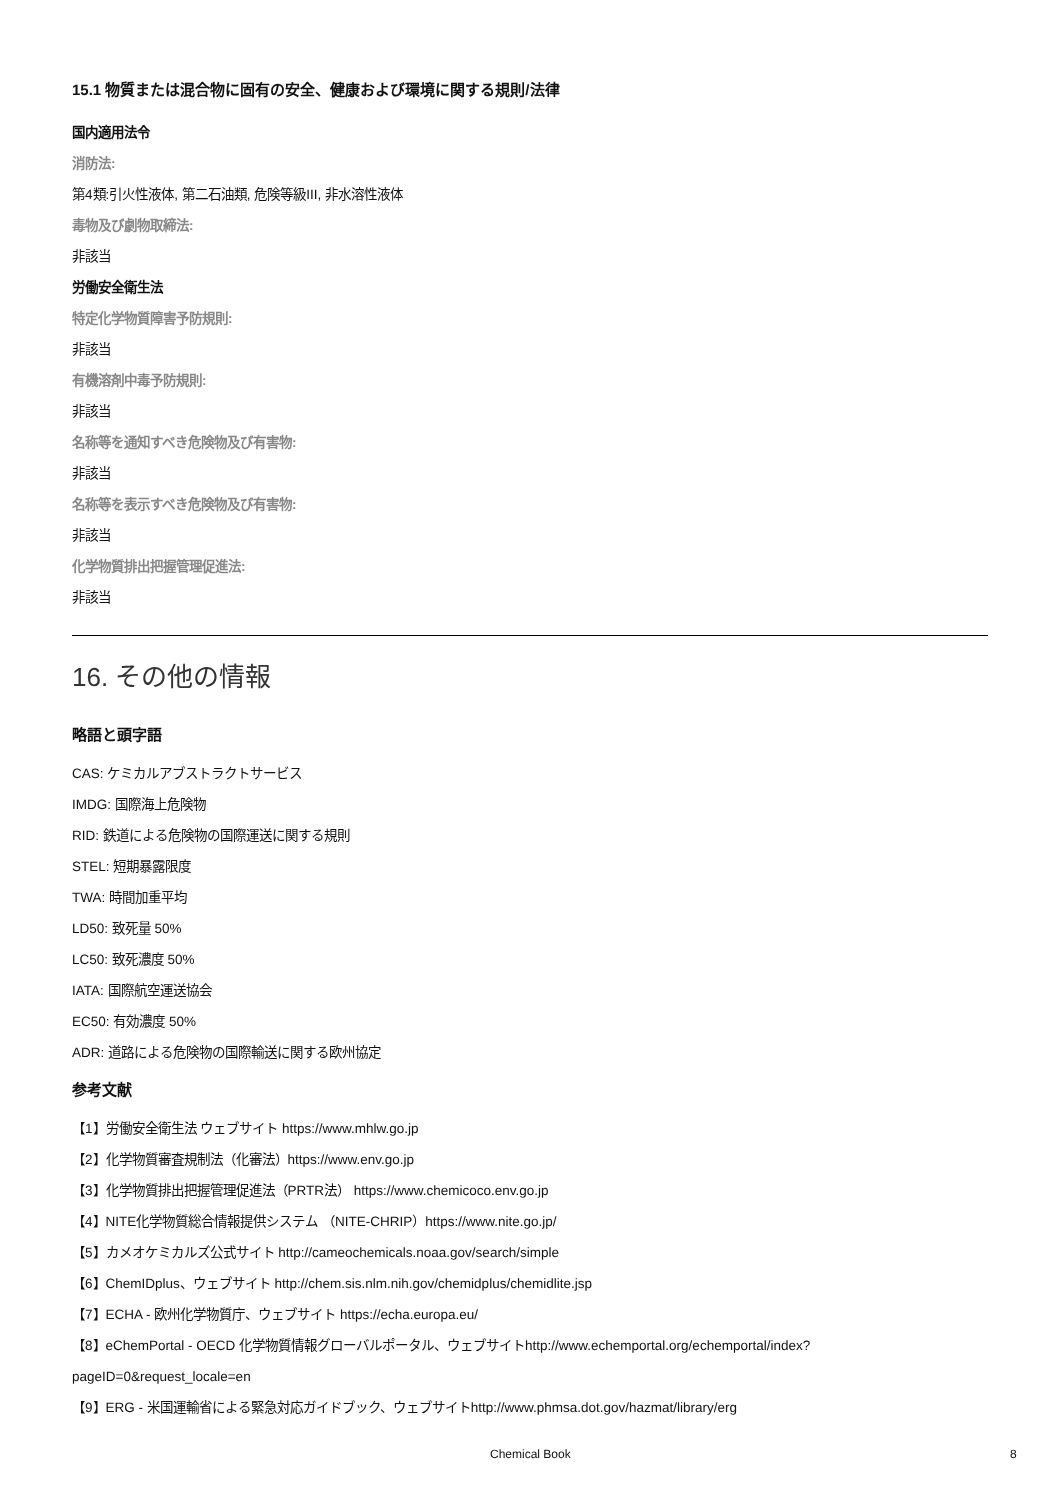15.1 物質または混合物に固有の安全、健康および環境に関する規則/法律
国内適用法令
消防法:
第4類:引火性液体, 第二石油類, 危険等級III, 非水溶性液体
毒物及び劇物取締法:
非該当
労働安全衛生法
特定化学物質障害予防規則:
非該当
有機溶剤中毒予防規則:
非該当
名称等を通知すべき危険物及び有害物:
非該当
名称等を表示すべき危険物及び有害物:
非該当
化学物質排出把握管理促進法:
非該当
16. その他の情報
略語と頭字語
CAS: ケミカルアブストラクトサービス
IMDG: 国際海上危険物
RID: 鉄道による危険物の国際運送に関する規則
STEL: 短期暴露限度
TWA: 時間加重平均
LD50: 致死量 50%
LC50: 致死濃度 50%
IATA: 国際航空運送協会
EC50: 有効濃度 50%
ADR: 道路による危険物の国際輸送に関する欧州協定
参考文献
【1】労働安全衛生法 ウェブサイト https://www.mhlw.go.jp
【2】化学物質審査規制法（化審法）https://www.env.go.jp
【3】化学物質排出把握管理促進法（PRTR法） https://www.chemicoco.env.go.jp
【4】NITE化学物質総合情報提供システム （NITE-CHRIP）https://www.nite.go.jp/
【5】カメオケミカルズ公式サイト http://cameochemicals.noaa.gov/search/simple
【6】ChemIDplus、ウェブサイト http://chem.sis.nlm.nih.gov/chemidplus/chemidlite.jsp
【7】ECHA - 欧州化学物質庁、ウェブサイト https://echa.europa.eu/
【8】eChemPortal - OECD 化学物質情報グローバルポータル、ウェブサイトhttp://www.echemportal.org/echemportal/index?pageID=0&request_locale=en
【9】ERG - 米国運輸省による緊急対応ガイドブック、ウェブサイトhttp://www.phmsa.dot.gov/hazmat/library/erg
Chemical Book 8